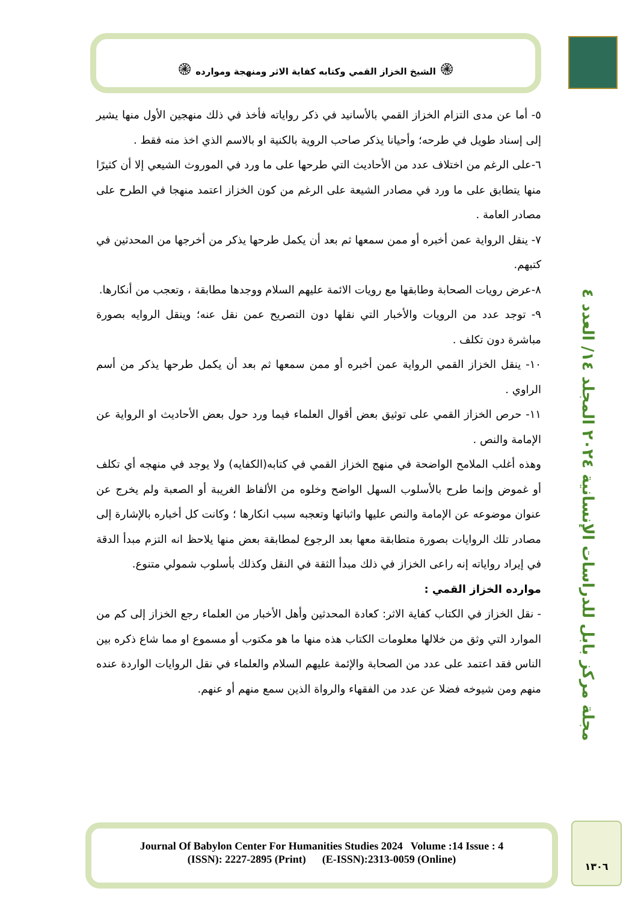۞ الشيخ الخزاز القمي وكتابه كفاية الاثر ومنهجة وموارده ۞
مجلة مركز بابل للدراسات الإنسانية ٢٠٢٤ المجلد ١٤/ العدد ٤
٥- أما عن مدى التزام الخزاز القمي بالأسانيد في ذكر رواياته فأخذ في ذلك منهجين الأول منها يشير إلى إسناد طويل في طرحه؛ وأحيانا يذكر صاحب الروية بالكنية او بالاسم الذي اخذ منه فقط .
٦-على الرغم من اختلاف عدد من الأحاديث التي طرحها على ما ورد في الموروث الشيعي إلا أن كثيرًا منها يتطابق على ما ورد في مصادر الشيعة على الرغم من كون الخزاز اعتمد منهجا في الطرح على مصادر العامة .
٧- ينقل الرواية عمن أخبره أو ممن سمعها ثم بعد أن يكمل طرحها يذكر من أخرجها من المحدثين في كتبهم.
٨-عرض رويات الصحابة وطابقها مع رويات الائمة عليهم السلام ووجدها مطابقة ، وتعجب من أنكارها.
٩- توجد عدد من الرويات والأخبار التي نقلها دون التصريح عمن نقل عنه؛ وينقل الروايه بصورة مباشرة دون تكلف .
١٠- ينقل الخزاز القمي الرواية عمن أخبره أو ممن سمعها ثم بعد أن يكمل طرحها يذكر من أسم الراوي .
١١- حرص الخزاز القمي على توثيق بعض أقوال العلماء فيما ورد حول بعض الأحاديث او الرواية عن الإمامة والنص .
وهذه أغلب الملامح الواضحة في منهج الخزاز القمي في كتابه(الكفايه) ولا يوجد في منهجه أي تكلف أو غموض وإنما طرح بالأسلوب السهل الواضح وخلوه من الألفاظ الغريبة أو الصعبة ولم يخرج عن عنوان موضوعه عن الإمامة والنص عليها واثباتها وتعجبه سبب انكارها ؛ وكانت كل أخباره بالإشارة إلى مصادر تلك الروايات بصورة متطابقة معها بعد الرجوع لمطابقة بعض منها يلاحظ انه التزم مبدأ الدقة في إيراد رواياته إنه راعى الخزاز في ذلك مبدأ الثقة في النقل وكذلك بأسلوب شمولي متنوع.
موارده الخزاز القمي :
- نقل الخزاز في الكتاب كفاية الاثر: كعادة المحدثين وأهل الأخبار من العلماء رجع الخزاز إلى كم من الموارد التي وثق من خلالها معلومات الكتاب هذه منها ما هو مكتوب أو مسموع او مما شاع ذكره بين الناس فقد اعتمد على عدد من الصحابة والإئمة عليهم السلام والعلماء في نقل الروايات الواردة عنده منهم ومن شيوخه فضلا عن عدد من الفقهاء والرواة الذين سمع منهم أو عنهم.
Journal Of Babylon Center For Humanities Studies 2024 Volume :14 Issue : 4
(ISSN): 2227-2895 (Print) (E-ISSN):2313-0059 (Online)
١٣٠٦